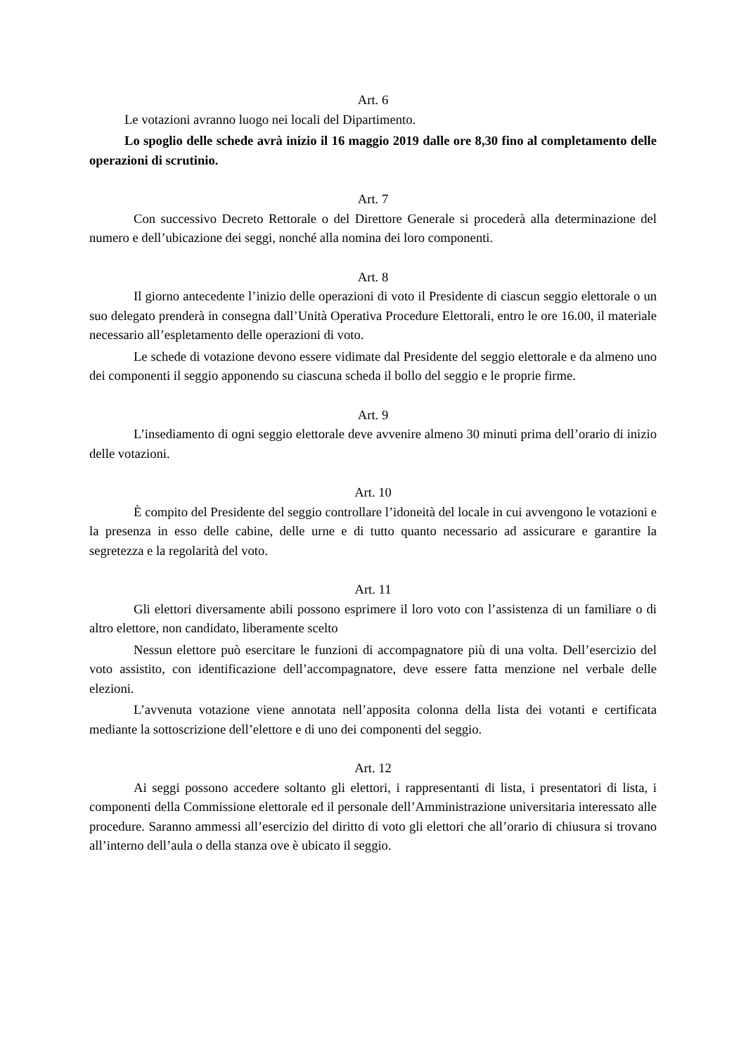Art. 6
Le votazioni avranno luogo nei locali del Dipartimento.
Lo spoglio delle schede avrà inizio il 16 maggio 2019 dalle ore 8,30 fino al completamento delle operazioni di scrutinio.
Art. 7
Con successivo Decreto Rettorale o del Direttore Generale si procederà alla determinazione del numero e dell’ubicazione dei seggi, nonché alla nomina dei loro componenti.
Art. 8
Il giorno antecedente l’inizio delle operazioni di voto il Presidente di ciascun seggio elettorale o un suo delegato prenderà in consegna dall’Unità Operativa Procedure Elettorali, entro le ore 16.00, il materiale necessario all’espletamento delle operazioni di voto.
Le schede di votazione devono essere vidimate dal Presidente del seggio elettorale e da almeno uno dei componenti il seggio apponendo su ciascuna scheda il bollo del seggio e le proprie firme.
Art. 9
L’insediamento di ogni seggio elettorale deve avvenire almeno 30 minuti prima dell’orario di inizio delle votazioni.
Art. 10
È compito del Presidente del seggio controllare l’idoneità del locale in cui avvengono le votazioni e la presenza in esso delle cabine, delle urne e di tutto quanto necessario ad assicurare e garantire la segretezza e la regolarità del voto.
Art. 11
Gli elettori diversamente abili possono esprimere il loro voto con l’assistenza di un familiare o di altro elettore, non candidato, liberamente scelto
Nessun elettore può esercitare le funzioni di accompagnatore più di una volta. Dell’esercizio del voto assistito, con identificazione dell’accompagnatore, deve essere fatta menzione nel verbale delle elezioni.
L’avvenuta votazione viene annotata nell’apposita colonna della lista dei votanti e certificata mediante la sottoscrizione dell’elettore e di uno dei componenti del seggio.
Art. 12
Ai seggi possono accedere soltanto gli elettori, i rappresentanti di lista, i presentatori di lista, i componenti della Commissione elettorale ed il personale dell’Amministrazione universitaria interessato alle procedure. Saranno ammessi all’esercizio del diritto di voto gli elettori che all’orario di chiusura si trovano all’interno dell’aula o della stanza ove è ubicato il seggio.